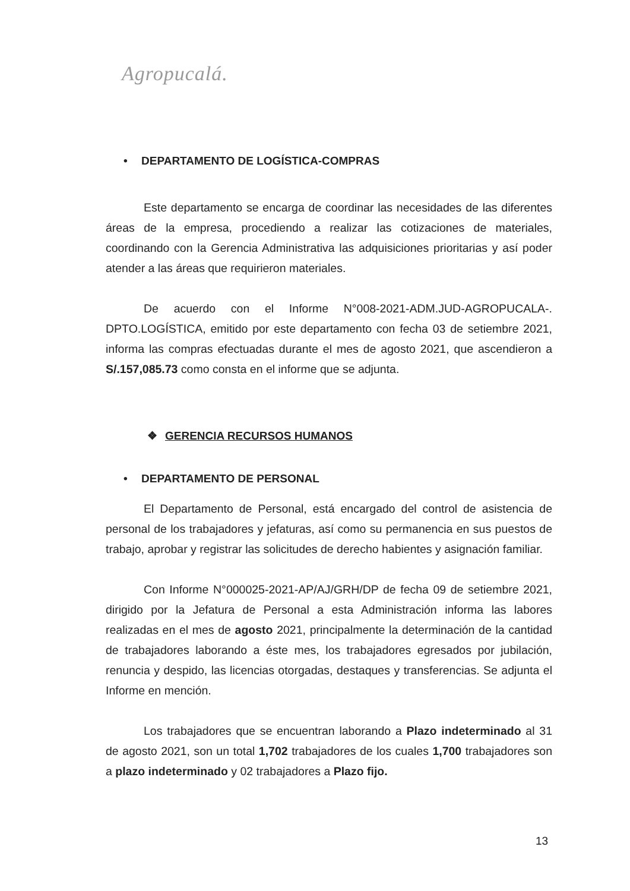Agropucalá.
• DEPARTAMENTO DE LOGÍSTICA-COMPRAS
Este departamento se encarga de coordinar las necesidades de las diferentes áreas de la empresa, procediendo a realizar las cotizaciones de materiales, coordinando con la Gerencia Administrativa las adquisiciones prioritarias y así poder atender a las áreas que requirieron materiales.
De acuerdo con el Informe N°008-2021-ADM.JUD-AGROPUCALA-. DPTO.LOGÍSTICA, emitido por este departamento con fecha 03 de setiembre 2021, informa las compras efectuadas durante el mes de agosto 2021, que ascendieron a S/.157,085.73 como consta en el informe que se adjunta.
❖ GERENCIA RECURSOS HUMANOS
• DEPARTAMENTO DE PERSONAL
El Departamento de Personal, está encargado del control de asistencia de personal de los trabajadores y jefaturas, así como su permanencia en sus puestos de trabajo, aprobar y registrar las solicitudes de derecho habientes y asignación familiar.
Con Informe N°000025-2021-AP/AJ/GRH/DP de fecha 09 de setiembre 2021, dirigido por la Jefatura de Personal a esta Administración informa las labores realizadas en el mes de agosto 2021, principalmente la determinación de la cantidad de trabajadores laborando a éste mes, los trabajadores egresados por jubilación, renuncia y despido, las licencias otorgadas, destaques y transferencias. Se adjunta el Informe en mención.
Los trabajadores que se encuentran laborando a Plazo indeterminado al 31 de agosto 2021, son un total 1,702 trabajadores de los cuales 1,700 trabajadores son a plazo indeterminado y 02 trabajadores a Plazo fijo.
13